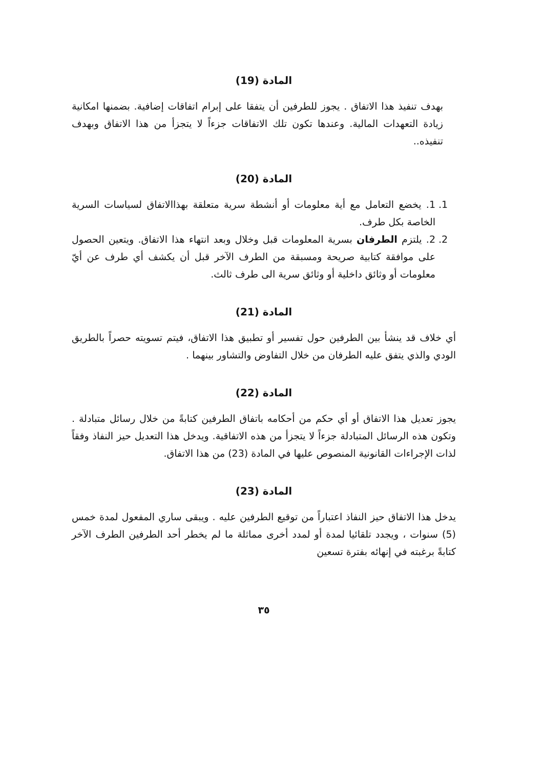المادة (19)
بهدف تنفيذ هذا الاتفاق . يجوز للطرفين أن يتفقا على إبرام اتفاقات إضافية. بضمنها امكانية زيادة التعهدات المالية. وعندها تكون تلك الاتفاقات جزءاً لا يتجزأ من هذا الاتفاق وبهدف تنفيذه..
المادة (20)
1. 1. يخضع التعامل مع أية معلومات أو أنشطة سرية متعلقة بهذاالاتفاق لسياسات السرية الخاصة بكل طرف.
2. 2. يلتزم الطرفان بسرية المعلومات قبل وخلال وبعد انتهاء هذا الاتفاق. ويتعين الحصول على موافقة كتابية صريحة ومسبقة من الطرف الآخر قبل أن يكشف أي طرف عن أيّ معلومات أو وثائق داخلية أو وثائق سرية الى طرف ثالث.
المادة (21)
أي خلاف قد ينشأ بين الطرفين حول تفسير أو تطبيق هذا الاتفاق، فيتم تسويته حصراً بالطريق الودي والذي يتفق عليه الطرفان من خلال التفاوض والتشاور بينهما .
المادة (22)
يجوز تعديل هذا الاتفاق أو أي حكم من أحكامه باتفاق الطرفين كتابةً من خلال رسائل متبادلة . وتكون هذه الرسائل المتبادلة جزءاً لا يتجزأ من هذه الاتفاقية. ويدخل هذا التعديل حيز النفاذ وفقاً لذات الإجراءات القانونية المنصوص عليها في المادة (23) من هذا الاتفاق.
المادة (23)
يدخل هذا الاتفاق حيز النفاذ اعتباراً من توقيع الطرفين عليه . ويبقى ساري المفعول لمدة خمس (5) سنوات ، ويجدد تلقائيا لمدة أو لمدد أخرى مماثلة ما لم يخطر أحد الطرفين الطرف الآخر كتابةً برغبته في إنهائه بفترة تسعين
٣٥